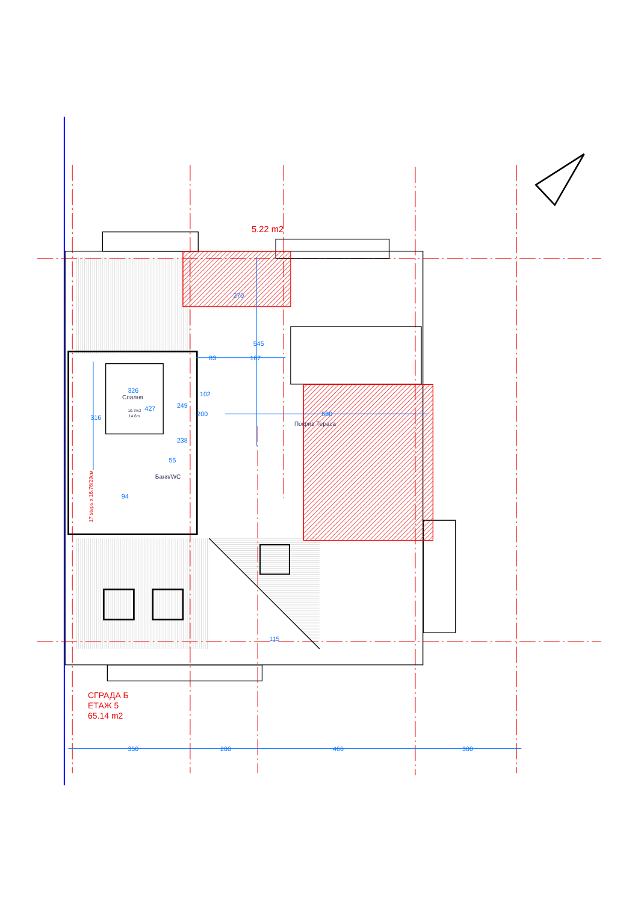350
200
466
300
83
167
102
326
427
238
94
55
580
270
545
316
249
200
115
Спалня
10.7m2
14.6m
Баня/WC
Покрив Тераса
5.22 m2
17 steps x 16.76/29см
СГРАДА Б
ЕТАЖ 5
65.14 m2